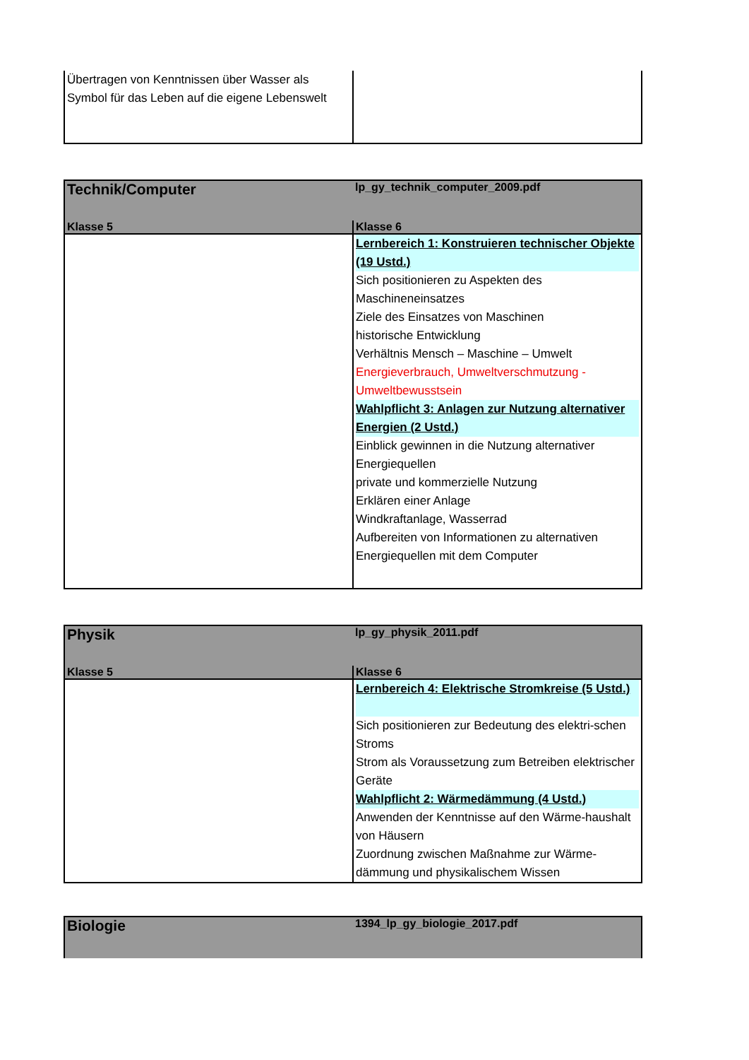| Übertragen von Kenntnissen über Wasser als Symbol für das Leben auf die eigene Lebenswelt | |
| Technik/Computer | lp_gy_technik_computer_2009.pdf |
| --- | --- |
| Klasse 5 | Klasse 6 |
| | Lernbereich 1: Konstruieren technischer Objekte (19 Ustd.) Sich positionieren zu Aspekten des Maschineneinsatzes Ziele des Einsatzes von Maschinen historische Entwicklung Verhältnis Mensch – Maschine – Umwelt Energieverbrauch, Umweltverschmutzung - Umweltbewusstsein Wahlpflicht 3: Anlagen zur Nutzung alternativer Energien (2 Ustd.) Einblick gewinnen in die Nutzung alternativer Energiequellen private und kommerzielle Nutzung Erklären einer Anlage Windkraftanlage, Wasserrad Aufbereiten von Informationen zu alternativen Energiequellen mit dem Computer |
| Physik | lp_gy_physik_2011.pdf |
| --- | --- |
| Klasse 5 | Klasse 6 |
| | Lernbereich 4: Elektrische Stromkreise (5 Ustd.) Sich positionieren zur Bedeutung des elektri-schen Stroms Strom als Voraussetzung zum Betreiben elektrischer Geräte Wahlpflicht 2: Wärmedämmung (4 Ustd.) Anwenden der Kenntnisse auf den Wärme-haushalt von Häusern Zuordnung zwischen Maßnahme zur Wärme-dämmung und physikalischem Wissen |
| Biologie | 1394_lp_gy_biologie_2017.pdf |
| --- | --- |